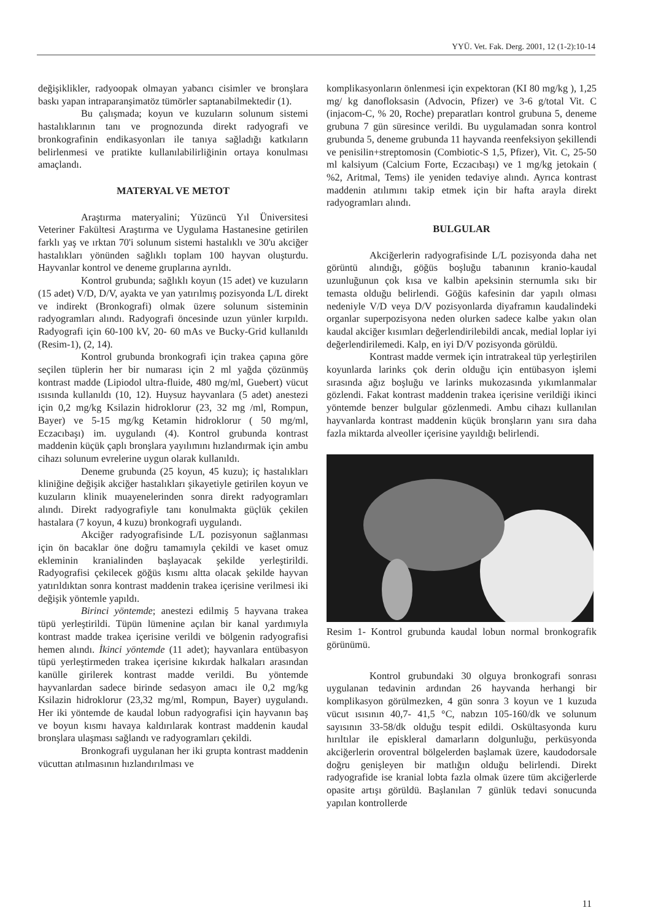YYÜ. Vet. Fak. Derg. 2001, 12 (1-2):10-14
değişiklikler, radyoopak olmayan yabancı cisimler ve bronşlara baskı yapan intraparanşimatöz tümörler saptanabilmektedir (1).
Bu çalışmada; koyun ve kuzuların solunum sistemi hastalıklarının tanı ve prognozunda direkt radyografi ve bronkografinin endikasyonları ile tanıya sağladığı katkıların belirlenmesi ve pratikte kullanılabilirliğinin ortaya konulması amaçlandı.
MATERYAL VE METOT
Araştırma materyalini; Yüzüncü Yıl Üniversitesi Veteriner Fakültesi Araştırma ve Uygulama Hastanesine getirilen farklı yaş ve ırktan 70'i solunum sistemi hastalıklı ve 30'u akciğer hastalıkları yönünden sağlıklı toplam 100 hayvan oluşturdu. Hayvanlar kontrol ve deneme gruplarına ayrıldı.
Kontrol grubunda; sağlıklı koyun (15 adet) ve kuzuların (15 adet) V/D, D/V, ayakta ve yan yatırılmış pozisyonda L/L direkt ve indirekt (Bronkografi) olmak üzere solunum sisteminin radyogramları alındı. Radyografi öncesinde uzun yünler kırpıldı. Radyografi için 60-100 kV, 20- 60 mAs ve Bucky-Grid kullanıldı (Resim-1), (2, 14).
Kontrol grubunda bronkografi için trakea çapına göre seçilen tüplerin her bir numarası için 2 ml yağda çözünmüş kontrast madde (Lipiodol ultra-fluide, 480 mg/ml, Guebert) vücut ısısında kullanıldı (10, 12). Huysuz hayvanlara (5 adet) anestezi için 0,2 mg/kg Ksilazin hidroklorur (23, 32 mg /ml, Rompun, Bayer) ve 5-15 mg/kg Ketamin hidroklorur ( 50 mg/ml, Eczacıbaşı) im. uygulandı (4). Kontrol grubunda kontrast maddenin küçük çaplı bronşlara yayılımını hızlandırmak için ambu cihazı solunum evrelerine uygun olarak kullanıldı.
Deneme grubunda (25 koyun, 45 kuzu); iç hastalıkları kliniğine değişik akciğer hastalıkları şikayetiyle getirilen koyun ve kuzuların klinik muayenelerinden sonra direkt radyogramları alındı. Direkt radyografiyle tanı konulmakta güçlük çekilen hastalara (7 koyun, 4 kuzu) bronkografi uygulandı.
Akciğer radyografisinde L/L pozisyonun sağlanması için ön bacaklar öne doğru tamamıyla çekildi ve kaset omuz ekleminin kranialinden başlayacak şekilde yerleştirildi. Radyografisi çekilecek göğüs kısmı altta olacak şekilde hayvan yatırıldıktan sonra kontrast maddenin trakea içerisine verilmesi iki değişik yöntemle yapıldı.
Birinci yöntemde; anestezi edilmiş 5 hayvana trakea tüpü yerleştirildi. Tüpün lümenine açılan bir kanal yardımıyla kontrast madde trakea içerisine verildi ve bölgenin radyografisi hemen alındı. İkinci yöntemde (11 adet); hayvanlara entübasyon tüpü yerleştirmeden trakea içerisine kıkırdak halkaları arasından kanülle girilerek kontrast madde verildi. Bu yöntemde hayvanlardan sadece birinde sedasyon amacı ile 0,2 mg/kg Ksilazin hidroklorur (23,32 mg/ml, Rompun, Bayer) uygulandı. Her iki yöntemde de kaudal lobun radyografisi için hayvanın baş ve boyun kısmı havaya kaldırılarak kontrast maddenin kaudal bronşlara ulaşması sağlandı ve radyogramları çekildi.
Bronkografi uygulanan her iki grupta kontrast maddenin vücuttan atılmasının hızlandırılması ve
komplikasyonların önlenmesi için expektoran (KI 80 mg/kg ), 1,25 mg/ kg danofloksasin (Advocin, Pfizer) ve 3-6 g/total Vit. C (injacom-C, % 20, Roche) preparatları kontrol grubuna 5, deneme grubuna 7 gün süresince verildi. Bu uygulamadan sonra kontrol grubunda 5, deneme grubunda 11 hayvanda reenfeksiyon şekillendi ve penisilin+streptomosin (Combiotic-S 1,5, Pfizer), Vit. C, 25-50 ml kalsiyum (Calcium Forte, Eczacıbaşı) ve 1 mg/kg jetokain ( %2, Aritmal, Tems) ile yeniden tedaviye alındı. Ayrıca kontrast maddenin atılımını takip etmek için bir hafta arayla direkt radyogramları alındı.
BULGULAR
Akciğerlerin radyografisinde L/L pozisyonda daha net görüntü alındığı, göğüs boşluğu tabanının kranio-kaudal uzunluğunun çok kısa ve kalbin apeksinin sternumla sıkı bir temasta olduğu belirlendi. Göğüs kafesinin dar yapılı olması nedeniyle V/D veya D/V pozisyonlarda diyaframın kaudalindeki organlar superpozisyona neden olurken sadece kalbe yakın olan kaudal akciğer kısımları değerlendirilebildi ancak, medial loplar iyi değerlendirilemedi. Kalp, en iyi D/V pozisyonda görüldü.
Kontrast madde vermek için intratrakeal tüp yerleştirilen koyunlarda larinks çok derin olduğu için entübasyon işlemi sırasında ağız boşluğu ve larinks mukozasında yıkımlanmalar gözlendi. Fakat kontrast maddenin trakea içerisine verildiği ikinci yöntemde benzer bulgular gözlenmedi. Ambu cihazı kullanılan hayvanlarda kontrast maddenin küçük bronşların yanı sıra daha fazla miktarda alveoller içerisine yayıldığı belirlendi.
Resim 1- Kontrol grubunda kaudal lobun normal bronkografik görünümü.
Kontrol grubundaki 30 olguya bronkografi sonrası uygulanan tedavinin ardından 26 hayvanda herhangi bir komplikasyon görülmezken, 4 gün sonra 3 koyun ve 1 kuzuda vücut ısısının 40,7- 41,5 °C, nabzın 105-160/dk ve solunum sayısının 33-58/dk olduğu tespit edildi. Oskültasyonda kuru hırıltılar ile episkleral damarların dolgunluğu, perküsyonda akciğerlerin oroventral bölgelerden başlamak üzere, kaudodorsale doğru genişleyen bir matlığın olduğu belirlendi. Direkt radyografide ise kranial lobta fazla olmak üzere tüm akciğerlerde opasite artışı görüldü. Başlanılan 7 günlük tedavi sonucunda yapılan kontrollerde
11